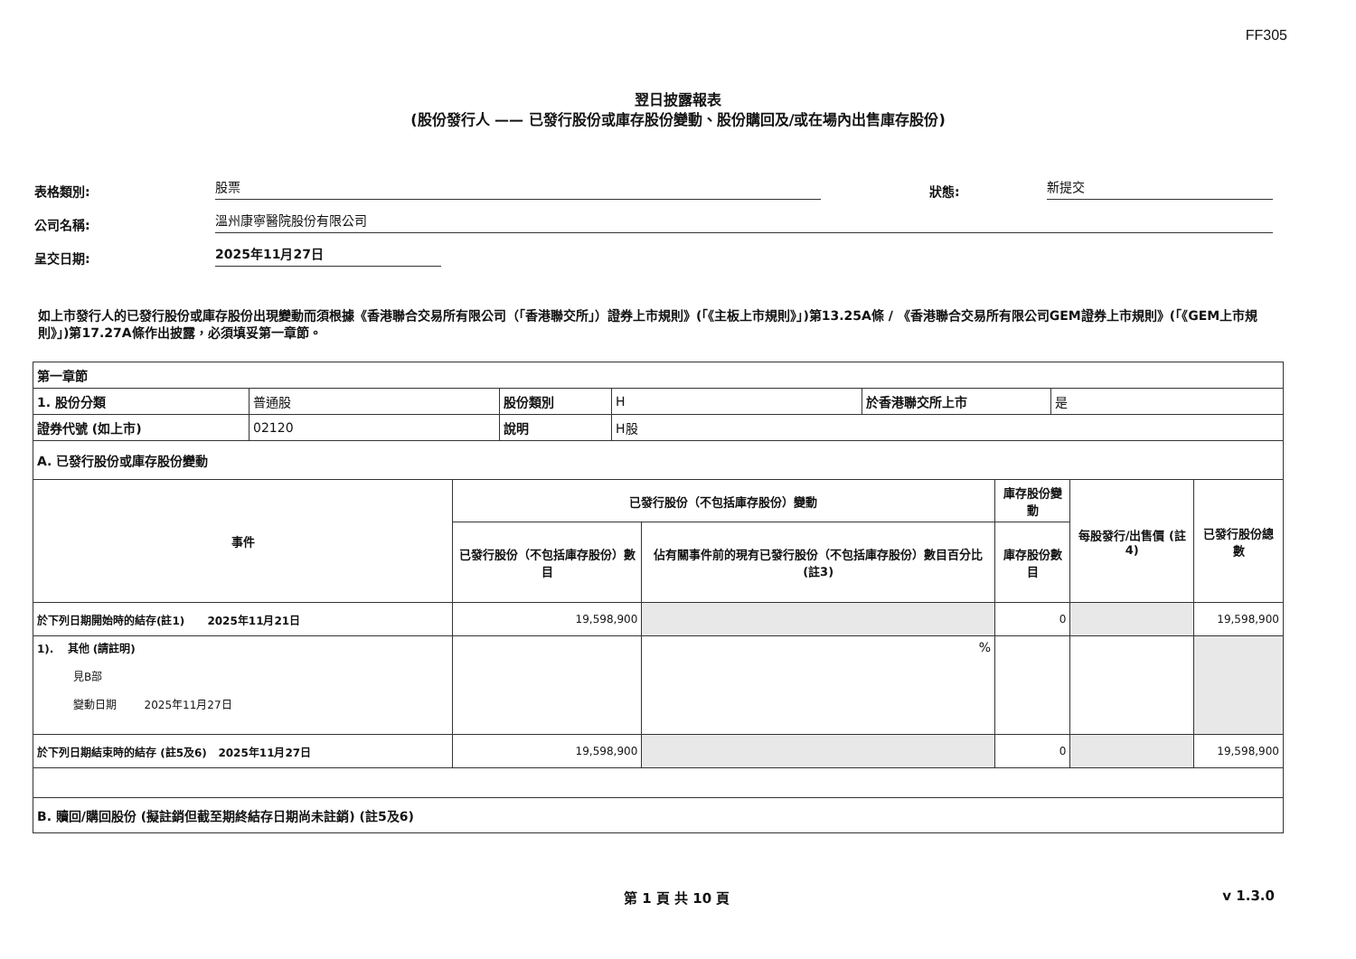FF305
翌日披露報表
(股份發行人 —— 已發行股份或庫存股份變動、股份購回及/或在場內出售庫存股份)
表格類別: 股票 狀態: 新提交
公司名稱: 溫州康寧醫院股份有限公司
呈交日期: 2025年11月27日
如上市發行人的已發行股份或庫存股份出現變動而須根據《香港聯合交易所有限公司（「香港聯交所」）證券上市規則》(「《主板上市規則》」)第13.25A條 / 《香港聯合交易所有限公司GEM證券上市規則》(「《GEM上市規則》」)第17.27A條作出披露，必須填妥第一章節。
| 第一章節 | | | | | |
| / 1. 股份分類 / 普通股 / 股份類別 / H / 於香港聯交所上市 / 是 / / 證券代號 (如上市) / 02120 / 說明 / H股 / / / | | | | | |
| A. 已發行股份或庫存股份變動 | | | | | |
| 事件 | 已發行股份（不包括庫存股份）變動 | | 庫存股份變動 | 每股發行/出售價 (註4) | 已發行股份總數 |
| | 已發行股份（不包括庫存股份）數目 | 佔有關事件前的現有已發行股份（不包括庫存股份）數目百分比 (註3) | 庫存股份數目 | | |
| 於下列日期開始時的結存(註1) 2025年11月21日 | 19,598,900 | | 0 | | 19,598,900 |
| 1). 其他 (請註明) 見B部 變動日期 2025年11月27日 | | % | | | |
| 於下列日期結束時的結存 (註5及6) 2025年11月27日 | 19,598,900 | | 0 | | 19,598,900 |
| B. 贖回/購回股份 (擬註銷但截至期終結存日期尚未註銷) (註5及6) | | | | | |
第 1 頁 共 10 頁 v 1.3.0